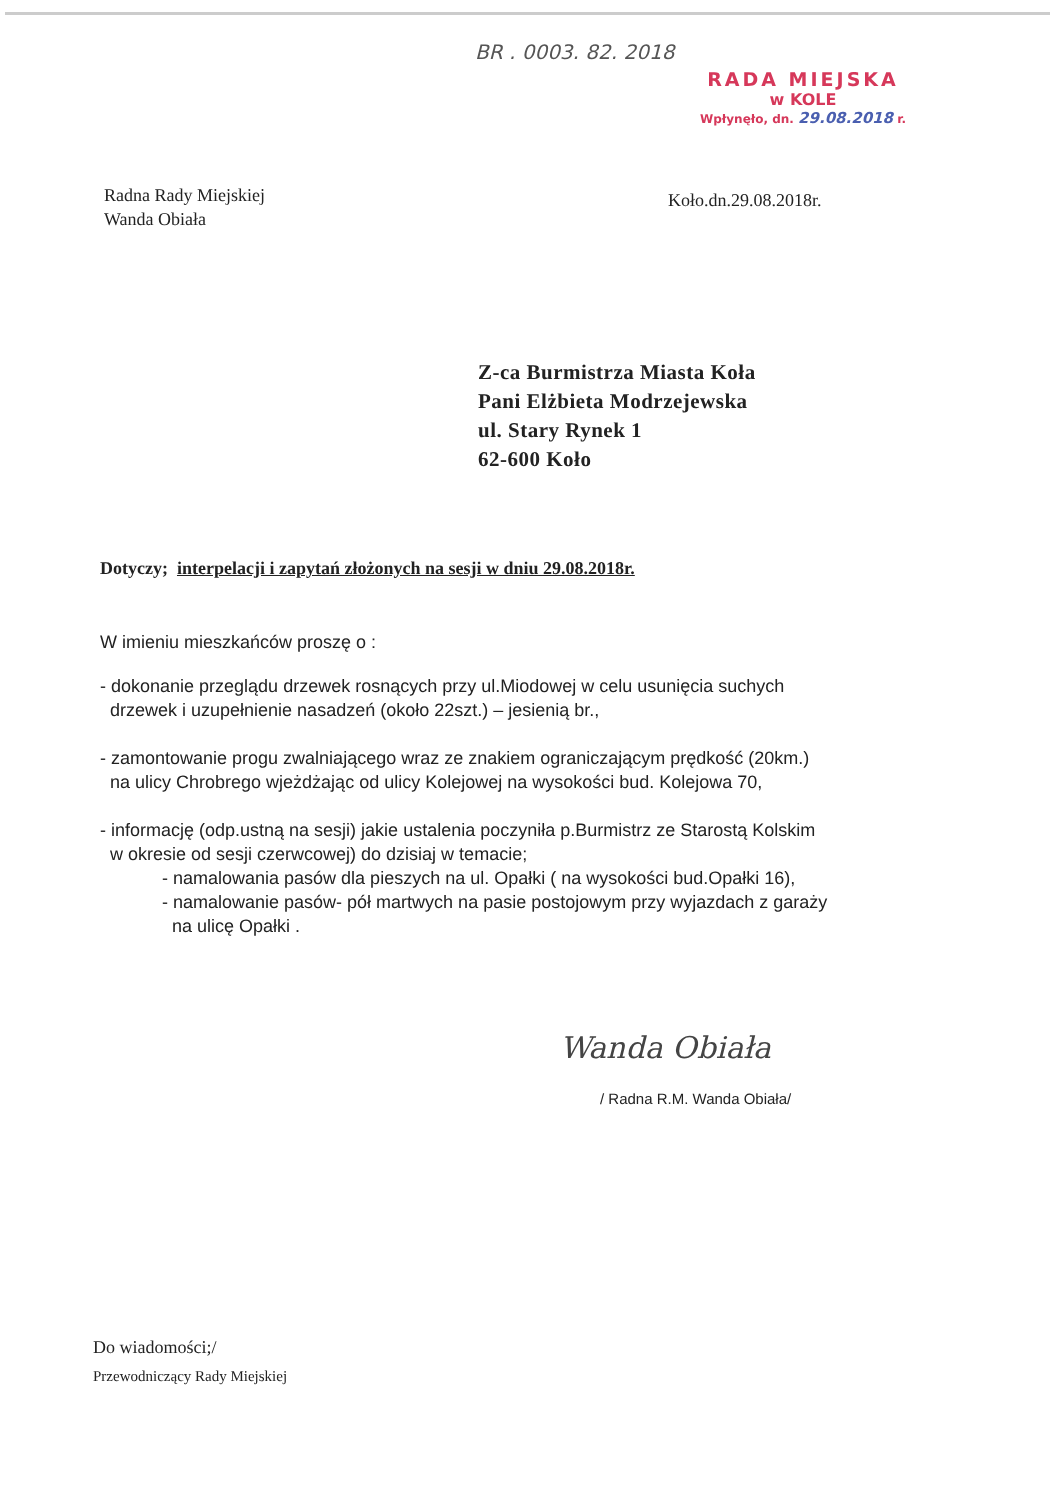BR . 0003. 82. 2018
RADA MIEJSKA
w KOLE
Wpłynęło, dn. 29.08.2018 r.
Radna Rady Miejskiej
Wanda Obiała
Koło.dn.29.08.2018r.
Z-ca Burmistrza Miasta Koła
Pani Elżbieta Modrzejewska
ul. Stary Rynek 1
62-600 Koło
Dotyczy; interpelacji i zapytań złożonych na sesji w dniu 29.08.2018r.
W imieniu mieszkańców proszę o :
- dokonanie przeglądu drzewek rosnących przy ul.Miodowej w celu usunięcia suchych
drzewek i uzupełnienie nasadzeń (około 22szt.) – jesienią br.,
- zamontowanie progu zwalniającego wraz ze znakiem ograniczającym prędkość (20km.)
na ulicy Chrobrego wjeżdżając od ulicy Kolejowej na wysokości bud. Kolejowa 70,
- informację (odp.ustną na sesji) jakie ustalenia poczyniła p.Burmistrz ze Starostą Kolskim
w okresie od sesji czerwcowej) do dzisiaj w temacie;
- namalowania pasów dla pieszych na ul. Opałki ( na wysokości bud.Opałki 16),
- namalowanie pasów- pół martwych na pasie postojowym przy wyjazdach z garaży
na ulicę Opałki .
Wanda Obiała
/ Radna R.M. Wanda Obiała/
Do wiadomości;/
Przewodniczący Rady Miejskiej